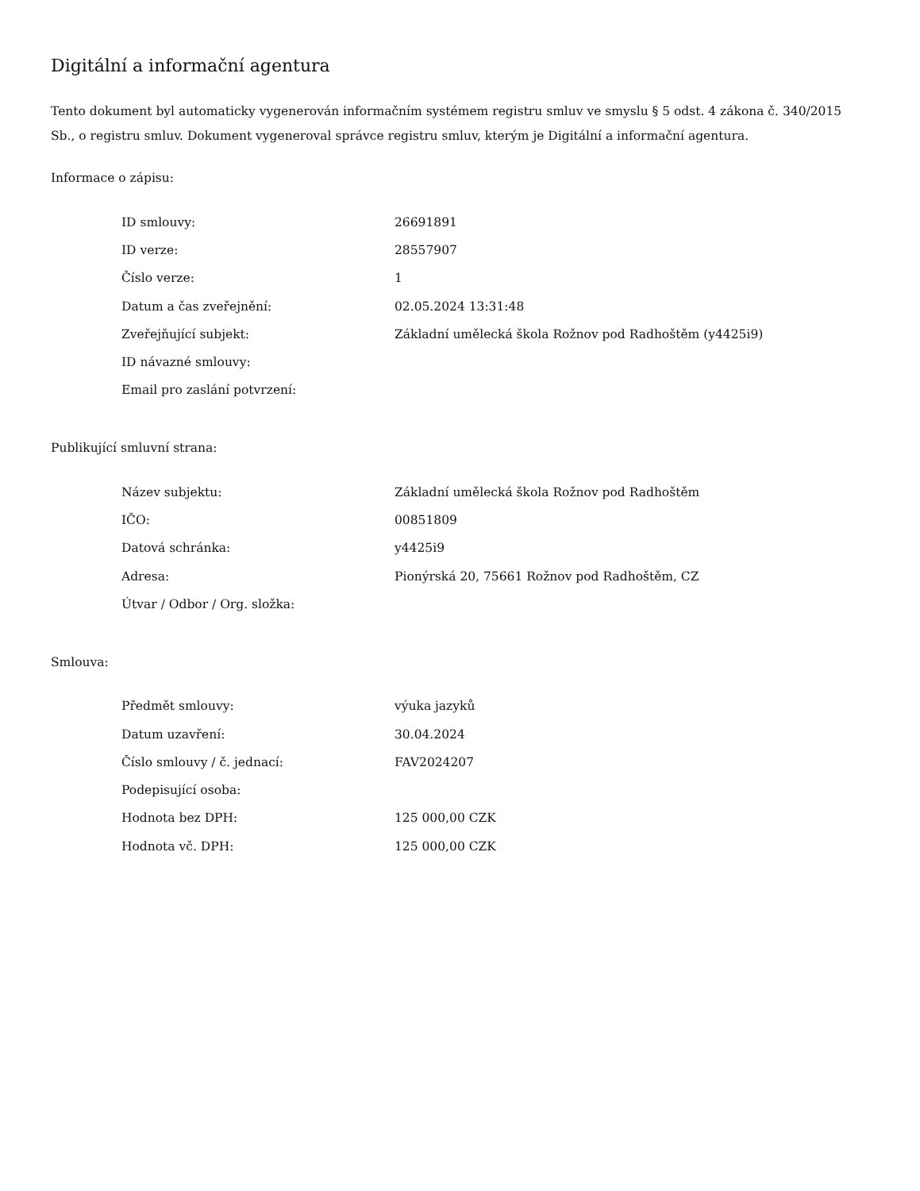Digitální a informační agentura
Tento dokument byl automaticky vygenerován informačním systémem registru smluv ve smyslu § 5 odst. 4 zákona č. 340/2015 Sb., o registru smluv. Dokument vygeneroval správce registru smluv, kterým je Digitální a informační agentura.
Informace o zápisu:
| ID smlouvy: | 26691891 |
| ID verze: | 28557907 |
| Číslo verze: | 1 |
| Datum a čas zveřejnění: | 02.05.2024 13:31:48 |
| Zveřejňující subjekt: | Základní umělecká škola Rožnov pod Radhoštěm (y4425i9) |
| ID návazné smlouvy: | |
| Email pro zaslání potvrzení: | |
Publikující smluvní strana:
| Název subjektu: | Základní umělecká škola Rožnov pod Radhoštěm |
| IČO: | 00851809 |
| Datová schránka: | y4425i9 |
| Adresa: | Pionýrská 20, 75661 Rožnov pod Radhoštěm, CZ |
| Útvar / Odbor / Org. složka: | |
Smlouva:
| Předmět smlouvy: | výuka jazyků |
| Datum uzavření: | 30.04.2024 |
| Číslo smlouvy / č. jednací: | FAV2024207 |
| Podepisující osoba: | |
| Hodnota bez DPH: | 125 000,00 CZK |
| Hodnota vč. DPH: | 125 000,00 CZK |